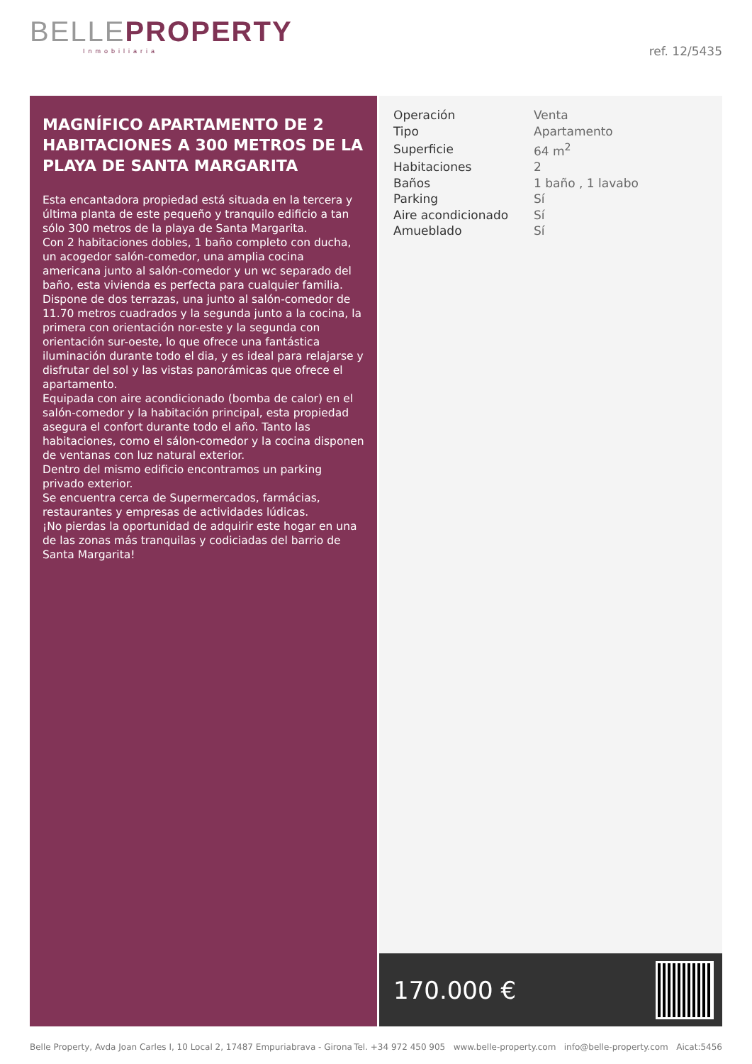BELLE PROPERTY
Inmobiliaria
ref. 12/5435
MAGNÍFICO APARTAMENTO DE 2 HABITACIONES A 300 METROS DE LA PLAYA DE SANTA MARGARITA
Esta encantadora propiedad está situada en la tercera y última planta de este pequeño y tranquilo edificio a tan sólo 300 metros de la playa de Santa Margarita.
Con 2 habitaciones dobles, 1 baño completo con ducha, un acogedor salón-comedor, una amplia cocina americana junto al salón-comedor y un wc separado del baño, esta vivienda es perfecta para cualquier familia.
Dispone de dos terrazas, una junto al salón-comedor de 11.70 metros cuadrados y la segunda junto a la cocina, la primera con orientación nor-este y la segunda con orientación sur-oeste, lo que ofrece una fantástica iluminación durante todo el dia, y es ideal para relajarse y disfrutar del sol y las vistas panorámicas que ofrece el apartamento.
Equipada con aire acondicionado (bomba de calor) en el salón-comedor y la habitación principal, esta propiedad asegura el confort durante todo el año. Tanto las habitaciones, como el sálon-comedor y la cocina disponen de ventanas con luz natural exterior.
Dentro del mismo edificio encontramos un parking privado exterior.
Se encuentra cerca de Supermercados, farmácias, restaurantes y empresas de actividades lúdicas.
¡No pierdas la oportunidad de adquirir este hogar en una de las zonas más tranquilas y codiciadas del barrio de Santa Margarita!
| Operación | Venta |
| Tipo | Apartamento |
| Superficie | 64 m<sup>2</sup> |
| Habitaciones | 2 |
| Baños | 1 baño , 1 lavabo |
| Parking | Sí |
| Aire acondicionado | Sí |
| Amueblado | Sí |
170.000 €
Belle Property, Avda Joan Carles I, 10 Local 2, 17487 Empuriabrava - Girona Tel. +34 972 450 905 www.belle-property.com info@belle-property.com Aicat:5456